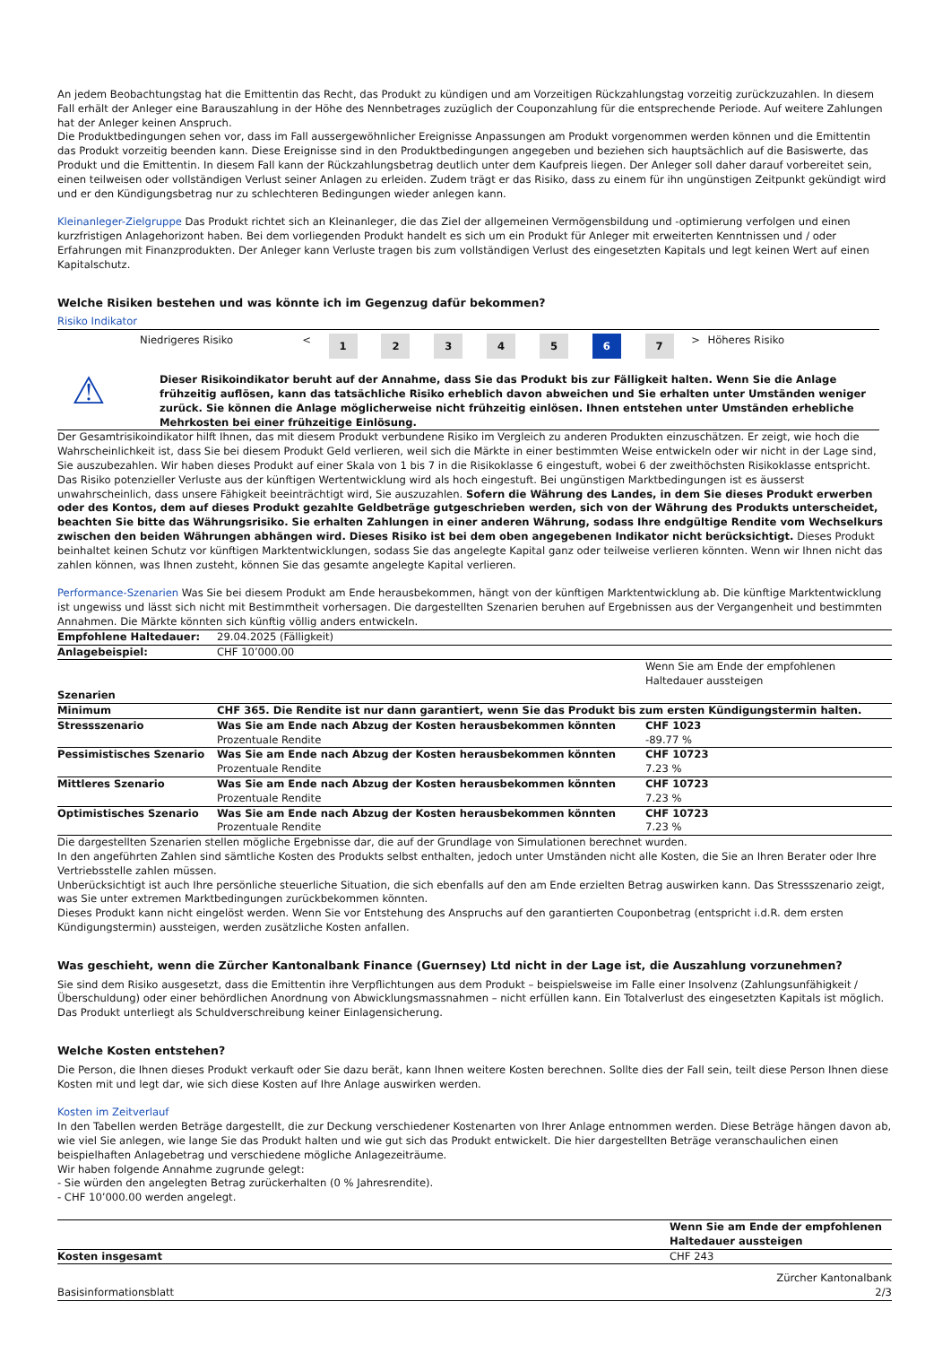An jedem Beobachtungstag hat die Emittentin das Recht, das Produkt zu kündigen und am Vorzeitigen Rückzahlungstag vorzeitig zurückzuzahlen. In diesem Fall erhält der Anleger eine Barauszahlung in der Höhe des Nennbetrages zuzüglich der Couponzahlung für die entsprechende Periode. Auf weitere Zahlungen hat der Anleger keinen Anspruch.
Die Produktbedingungen sehen vor, dass im Fall aussergewöhnlicher Ereignisse Anpassungen am Produkt vorgenommen werden können und die Emittentin das Produkt vorzeitig beenden kann. Diese Ereignisse sind in den Produktbedingungen angegeben und beziehen sich hauptsächlich auf die Basiswerte, das Produkt und die Emittentin. In diesem Fall kann der Rückzahlungsbetrag deutlich unter dem Kaufpreis liegen. Der Anleger soll daher darauf vorbereitet sein, einen teilweisen oder vollständigen Verlust seiner Anlagen zu erleiden. Zudem trägt er das Risiko, dass zu einem für ihn ungünstigen Zeitpunkt gekündigt wird und er den Kündigungsbetrag nur zu schlechteren Bedingungen wieder anlegen kann.
Kleinanleger-Zielgruppe Das Produkt richtet sich an Kleinanleger, die das Ziel der allgemeinen Vermögensbildung und -optimierung verfolgen und einen kurzfristigen Anlagehorizont haben. Bei dem vorliegenden Produkt handelt es sich um ein Produkt für Anleger mit erweiterten Kenntnissen und / oder Erfahrungen mit Finanzprodukten. Der Anleger kann Verluste tragen bis zum vollständigen Verlust des eingesetzten Kapitals und legt keinen Wert auf einen Kapitalschutz.
Welche Risiken bestehen und was könnte ich im Gegenzug dafür bekommen?
Risiko Indikator
| Niedrigeres Risiko | < | 1 | 2 | 3 | 4 | 5 | 6 | 7 | > | Höheres Risiko |
⚠
Dieser Risikoindikator beruht auf der Annahme, dass Sie das Produkt bis zur Fälligkeit halten. Wenn Sie die Anlage frühzeitig auflösen, kann das tatsächliche Risiko erheblich davon abweichen und Sie erhalten unter Umständen weniger zurück. Sie können die Anlage möglicherweise nicht frühzeitig einlösen. Ihnen entstehen unter Umständen erhebliche Mehrkosten bei einer frühzeitige Einlösung.
Der Gesamtrisikoindikator hilft Ihnen, das mit diesem Produkt verbundene Risiko im Vergleich zu anderen Produkten einzuschätzen. Er zeigt, wie hoch die Wahrscheinlichkeit ist, dass Sie bei diesem Produkt Geld verlieren, weil sich die Märkte in einer bestimmten Weise entwickeln oder wir nicht in der Lage sind, Sie auszubezahlen. Wir haben dieses Produkt auf einer Skala von 1 bis 7 in die Risikoklasse 6 eingestuft, wobei 6 der zweithöchsten Risikoklasse entspricht. Das Risiko potenzieller Verluste aus der künftigen Wertentwicklung wird als hoch eingestuft. Bei ungünstigen Marktbedingungen ist es äusserst unwahrscheinlich, dass unsere Fähigkeit beeinträchtigt wird, Sie auszuzahlen. Sofern die Währung des Landes, in dem Sie dieses Produkt erwerben oder des Kontos, dem auf dieses Produkt gezahlte Geldbeträge gutgeschrieben werden, sich von der Währung des Produkts unterscheidet, beachten Sie bitte das Währungsrisiko. Sie erhalten Zahlungen in einer anderen Währung, sodass Ihre endgültige Rendite vom Wechselkurs zwischen den beiden Währungen abhängen wird. Dieses Risiko ist bei dem oben angegebenen Indikator nicht berücksichtigt. Dieses Produkt beinhaltet keinen Schutz vor künftigen Marktentwicklungen, sodass Sie das angelegte Kapital ganz oder teilweise verlieren könnten. Wenn wir Ihnen nicht das zahlen können, was Ihnen zusteht, können Sie das gesamte angelegte Kapital verlieren.
Performance-Szenarien Was Sie bei diesem Produkt am Ende herausbekommen, hängt von der künftigen Marktentwicklung ab. Die künftige Marktentwicklung ist ungewiss und lässt sich nicht mit Bestimmtheit vorhersagen. Die dargestellten Szenarien beruhen auf Ergebnissen aus der Vergangenheit und bestimmten Annahmen. Die Märkte könnten sich künftig völlig anders entwickeln.
| Empfohlene Haltedauer: | 29.04.2025 (Fälligkeit) | |
| Anlagebeispiel: | CHF 10’000.00 | |
| | | Wenn Sie am Ende der empfohlenen Haltedauer aussteigen |
| Szenarien | | |
| Minimum | CHF 365. Die Rendite ist nur dann garantiert, wenn Sie das Produkt bis zum ersten Kündigungstermin halten. | |
| Stressszenario | Was Sie am Ende nach Abzug der Kosten herausbekommen könnten Prozentuale Rendite | CHF 1023 -89.77 % |
| Pessimistisches Szenario | Was Sie am Ende nach Abzug der Kosten herausbekommen könnten Prozentuale Rendite | CHF 10723 7.23 % |
| Mittleres Szenario | Was Sie am Ende nach Abzug der Kosten herausbekommen könnten Prozentuale Rendite | CHF 10723 7.23 % |
| Optimistisches Szenario | Was Sie am Ende nach Abzug der Kosten herausbekommen könnten Prozentuale Rendite | CHF 10723 7.23 % |
Die dargestellten Szenarien stellen mögliche Ergebnisse dar, die auf der Grundlage von Simulationen berechnet wurden.
In den angeführten Zahlen sind sämtliche Kosten des Produkts selbst enthalten, jedoch unter Umständen nicht alle Kosten, die Sie an Ihren Berater oder Ihre Vertriebsstelle zahlen müssen.
Unberücksichtigt ist auch Ihre persönliche steuerliche Situation, die sich ebenfalls auf den am Ende erzielten Betrag auswirken kann. Das Stressszenario zeigt, was Sie unter extremen Marktbedingungen zurückbekommen könnten.
Dieses Produkt kann nicht eingelöst werden. Wenn Sie vor Entstehung des Anspruchs auf den garantierten Couponbetrag (entspricht i.d.R. dem ersten Kündigungstermin) aussteigen, werden zusätzliche Kosten anfallen.
Was geschieht, wenn die Zürcher Kantonalbank Finance (Guernsey) Ltd nicht in der Lage ist, die Auszahlung vorzunehmen?
Sie sind dem Risiko ausgesetzt, dass die Emittentin ihre Verpflichtungen aus dem Produkt – beispielsweise im Falle einer Insolvenz (Zahlungsunfähigkeit / Überschuldung) oder einer behördlichen Anordnung von Abwicklungsmassnahmen – nicht erfüllen kann. Ein Totalverlust des eingesetzten Kapitals ist möglich. Das Produkt unterliegt als Schuldverschreibung keiner Einlagensicherung.
Welche Kosten entstehen?
Die Person, die Ihnen dieses Produkt verkauft oder Sie dazu berät, kann Ihnen weitere Kosten berechnen. Sollte dies der Fall sein, teilt diese Person Ihnen diese Kosten mit und legt dar, wie sich diese Kosten auf Ihre Anlage auswirken werden.
Kosten im Zeitverlauf
In den Tabellen werden Beträge dargestellt, die zur Deckung verschiedener Kostenarten von Ihrer Anlage entnommen werden. Diese Beträge hängen davon ab, wie viel Sie anlegen, wie lange Sie das Produkt halten und wie gut sich das Produkt entwickelt. Die hier dargestellten Beträge veranschaulichen einen beispielhaften Anlagebetrag und verschiedene mögliche Anlagezeiträume.
Wir haben folgende Annahme zugrunde gelegt:
- Sie würden den angelegten Betrag zurückerhalten (0 % Jahresrendite).
- CHF 10’000.00 werden angelegt.
| | Wenn Sie am Ende der empfohlenen Haltedauer aussteigen |
| Kosten insgesamt | CHF 243 |
Basisinformationsblatt Zürcher Kantonalbank
2/3